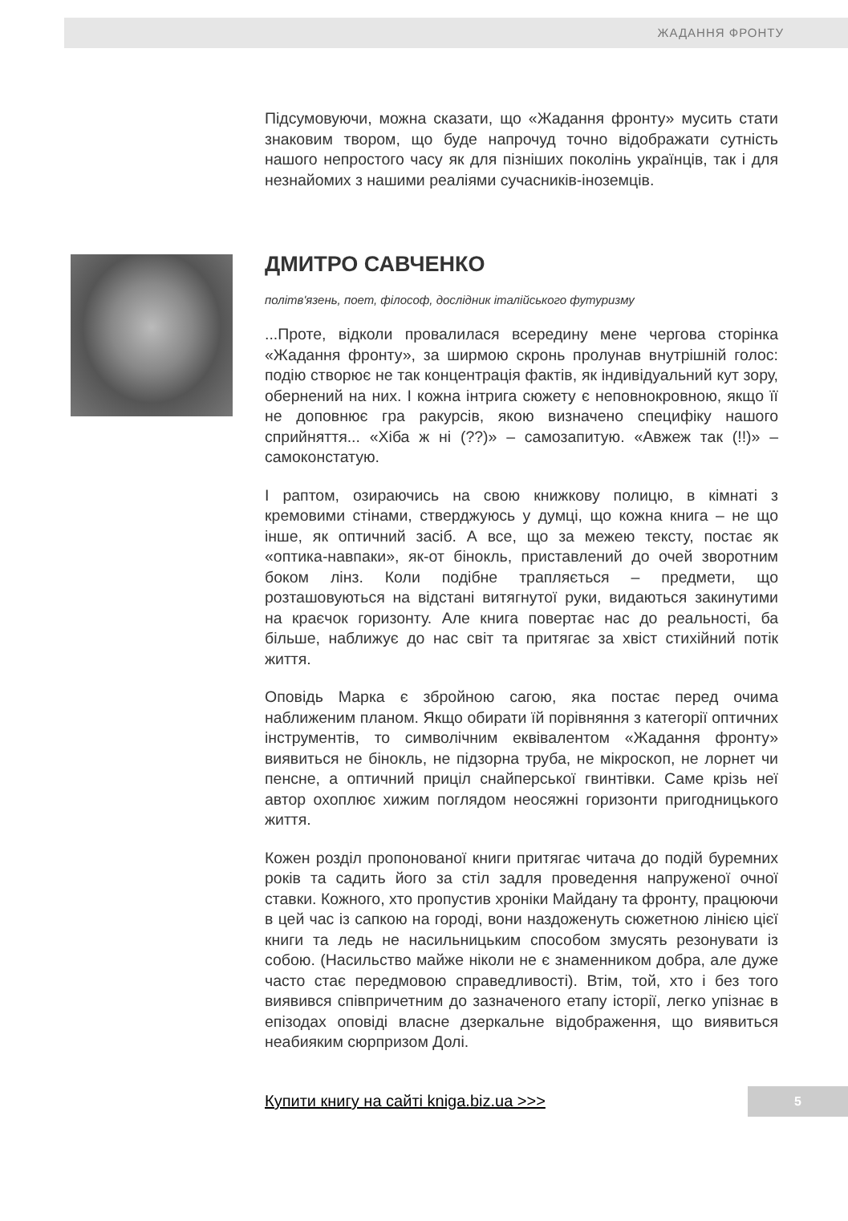ЖАДАННЯ ФРОНТУ
Підсумовуючи, можна сказати, що «Жадання фронту» мусить стати знаковим твором, що буде напрочуд точно відображати сутність нашого непростого часу як для пізніших поколінь українців, так і для незнайомих з нашими реаліями сучасників-іноземців.
ДМИТРО САВЧЕНКО
політв'язень, поет, філософ, дослідник італійського футуризму
...Проте, відколи провалилася всередину мене чергова сторінка «Жадання фронту», за ширмою скронь пролунав внутрішній голос: подію створює не так концентрація фактів, як індивідуальний кут зору, обернений на них. І кожна інтрига сюжету є неповнокровною, якщо її не доповнює гра ракурсів, якою визначено специфіку нашого сприйняття... «Хіба ж ні (??)» – самозапитую. «Авжеж так (!!)» – самоконстатую.
І раптом, озираючись на свою книжкову полицю, в кімнаті з кремовими стінами, стверджуюсь у думці, що кожна книга – не що інше, як оптичний засіб. А все, що за межею тексту, постає як «оптика-навпаки», як-от бінокль, приставлений до очей зворотним боком лінз. Коли подібне трапляється – предмети, що розташовуються на відстані витягнутої руки, видаються закинутими на краєчок горизонту. Але книга повертає нас до реальності, ба більше, наближує до нас світ та притягає за хвіст стихійний потік життя.
Оповідь Марка є збройною сагою, яка постає перед очима наближеним планом. Якщо обирати їй порівняння з категорії оптичних інструментів, то символічним еквівалентом «Жадання фронту» виявиться не бінокль, не підзорна труба, не мікроскоп, не лорнет чи пенсне, а оптичний приціл снайперської гвинтівки. Саме крізь неї автор охоплює хижим поглядом неосяжні горизонти пригодницького життя.
Кожен розділ пропонованої книги притягає читача до подій буремних років та садить його за стіл задля проведення напруженої очної ставки. Кожного, хто пропустив хроніки Майдану та фронту, працюючи в цей час із сапкою на городі, вони наздоженуть сюжетною лінією цієї книги та ледь не насильницьким способом змусять резонувати із собою. (Насильство майже ніколи не є знаменником добра, але дуже часто стає передмовою справедливості). Втім, той, хто і без того виявився співпричетним до зазначеного етапу історії, легко упізнає в епізодах оповіді власне дзеркальне відображення, що виявиться неабияким сюрпризом Долі.
Купити книгу на сайті kniga.biz.ua >>>
5